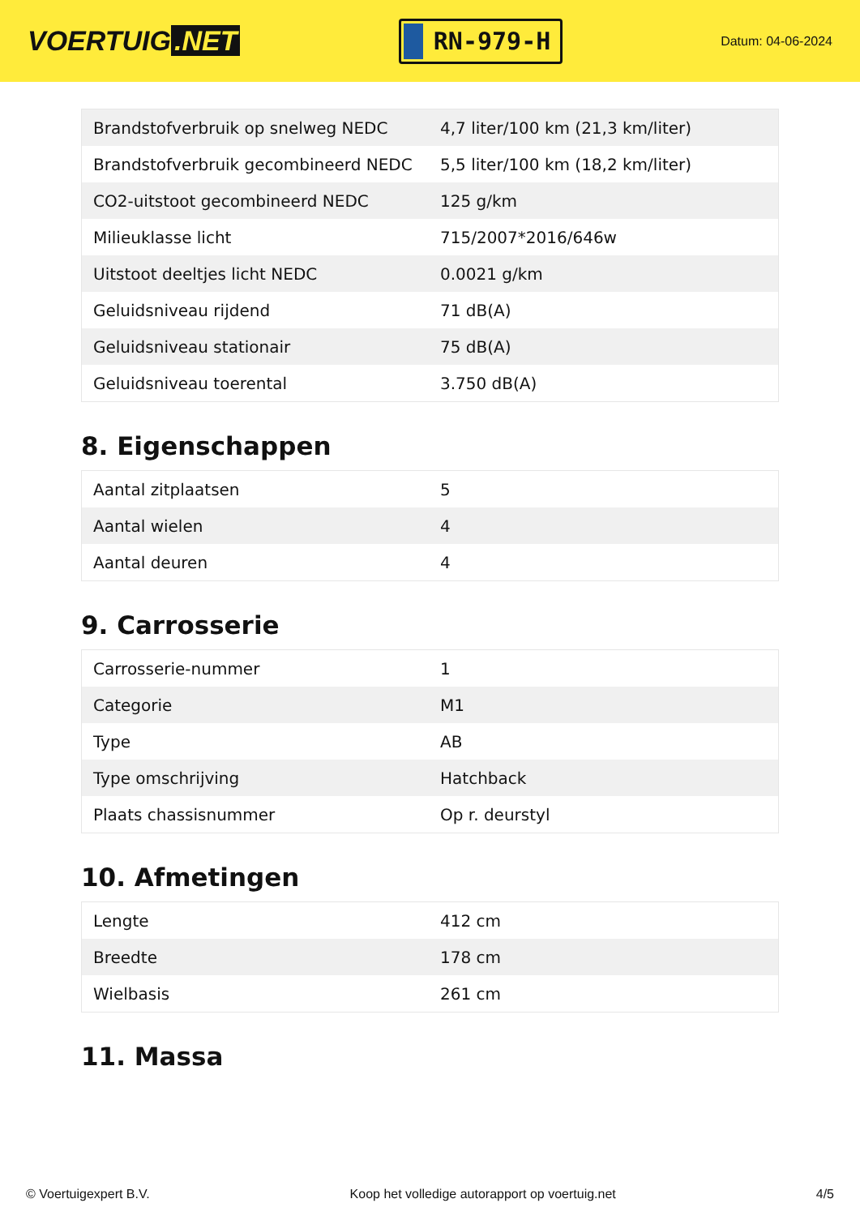VOERTUIG.NET
RN-979-H
Datum: 04-06-2024
| Brandstofverbruik op snelweg NEDC | 4,7 liter/100 km (21,3 km/liter) |
| Brandstofverbruik gecombineerd NEDC | 5,5 liter/100 km (18,2 km/liter) |
| CO2-uitstoot gecombineerd NEDC | 125 g/km |
| Milieuklasse licht | 715/2007*2016/646w |
| Uitstoot deeltjes licht NEDC | 0.0021 g/km |
| Geluidsniveau rijdend | 71 dB(A) |
| Geluidsniveau stationair | 75 dB(A) |
| Geluidsniveau toerental | 3.750 dB(A) |
8. Eigenschappen
| Aantal zitplaatsen | 5 |
| Aantal wielen | 4 |
| Aantal deuren | 4 |
9. Carrosserie
| Carrosserie-nummer | 1 |
| Categorie | M1 |
| Type | AB |
| Type omschrijving | Hatchback |
| Plaats chassisnummer | Op r. deurstyl |
10. Afmetingen
| Lengte | 412 cm |
| Breedte | 178 cm |
| Wielbasis | 261 cm |
11. Massa
© Voertuigexpert B.V. Koop het volledige autorapport op voertuig.net 4/5